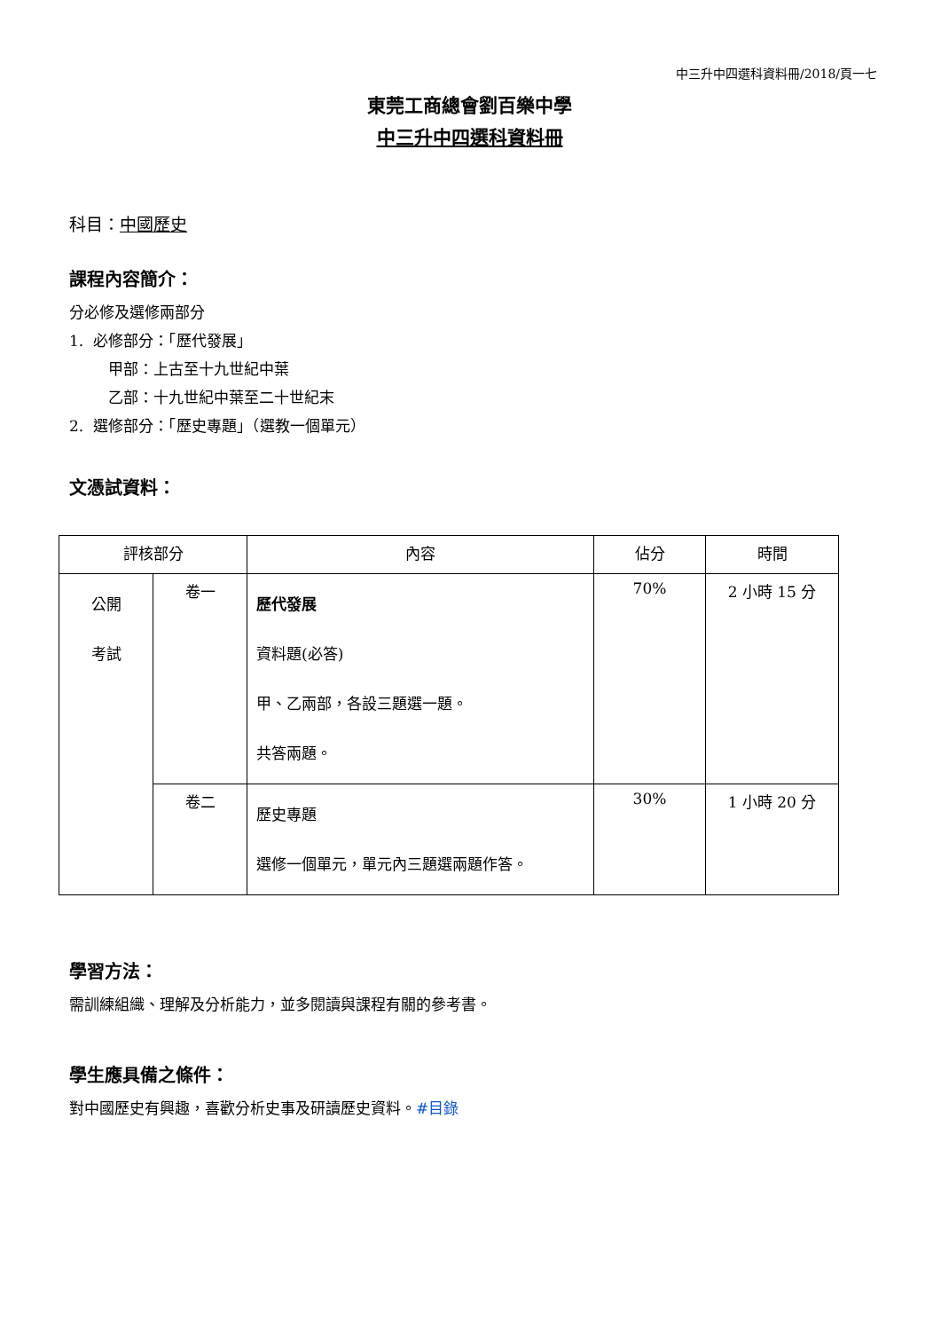中三升中四選科資料冊/2018/頁一七
東莞工商總會劉百樂中學
中三升中四選科資料冊
科目：中國歷史
課程內容簡介：
分必修及選修兩部分
1. 必修部分：「歷代發展」
甲部：上古至十九世紀中葉
乙部：十九世紀中葉至二十世紀末
2. 選修部分：「歷史專題」（選教一個單元）
文憑試資料：
| 評核部分 | | 內容 | 佔分 | 時間 |
| --- | --- | --- | --- | --- |
| 公開 考試 | 卷一 | 歷代發展 資料題(必答) 甲、乙兩部，各設三題選一題。 共答兩題。 | 70% | 2 小時 15 分 |
| | 卷二 | 歷史專題 選修一個單元，單元內三題選兩題作答。 | 30% | 1 小時 20 分 |
學習方法：
需訓練組織、理解及分析能力，並多閱讀與課程有關的參考書。
學生應具備之條件：
對中國歷史有興趣，喜歡分析史事及研讀歷史資料。#目錄